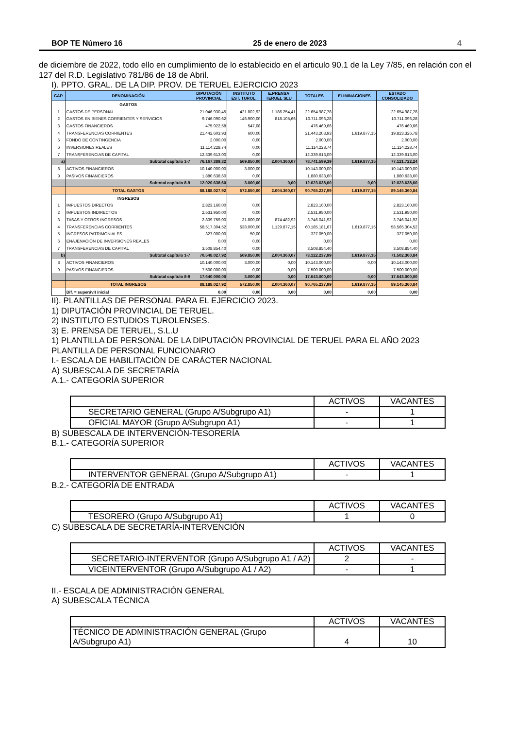BOP TE Número 16 25 de enero de 2023 4
de diciembre de 2022, todo ello en cumplimiento de lo establecido en el articulo 90.1 de la Ley 7/85, en relación con el 127 del R.D. Legislativo 781/86 de 18 de Abril.
I). PPTO. GRAL. DE LA DIP. PROV. DE TERUEL EJERCICIO 2023
| CAP. | DENOMINACIÓN | DIPUTACIÓN PROVINCIAL | INSTITUTO EST. TUROL. | E.PRENSA TERUEL SLU | TOTALES | ELIMINACIONES | ESTADO CONSOLIDADO |
| --- | --- | --- | --- | --- | --- | --- | --- |
| | GASTOS | | | | | | |
| 1 | GASTOS DE PERSONAL | 21.046.930,45 | 421.802,92 | 1.186.254,41 | 22.654.987,78 | | 22.654.987,78 |
| 2 | GASTOS EN BIENES CORRIENTES Y SERVICIOS | 9.746.090,62 | 146.900,00 | 818.105,66 | 10.711.096,28 | | 10.711.096,28 |
| 3 | GASTOS FINANCIEROS | 475.922,58 | 547,08 | | 476.469,66 | | 476.469,66 |
| 4 | TRANSFERENCIAS CORRIENTES | 21.442.603,93 | 600,00 | | 21.443.203,93 | 1.619.877,15 | 19.823.326,78 |
| 5 | FONDO DE CONTINGENCIA | 2.000,00 | 0,00 | | 2.000,00 | | 2.000,00 |
| 6 | INVERSIONES REALES | 11.114.228,74 | 0,00 | | 11.114.228,74 | | 11.114.228,74 |
| 7 | TRANSFERENCIAS DE CAPITAL | 12.339.613,00 | 0,00 | | 12.339.613,00 | | 12.339.613,00 |
| a) | Subtotal capítulo 1-7 | 76.167.389,32 | 569.850,00 | 2.004.360,07 | 78.741.599,39 | 1.619.877,15 | 77.121.722,24 |
| 8 | ACTIVOS FINANCIEROS | 10.140.000,00 | 3.000,00 | | 10.143.000,00 | | 10.143.000,00 |
| 9 | PASIVOS FINANCIEROS | 1.880.638,60 | 0,00 | | 1.880.638,60 | | 1.880.638,60 |
| | Subtotal capítulo 8-9 | 12.020.638,60 | 3.000,00 | 0,00 | 12.023.638,60 | 0,00 | 12.023.638,60 |
| | TOTAL GASTOS | 88.188.027,92 | 572.850,00 | 2.004.360,07 | 90.765.237,99 | 1.619.877,15 | 89.145.360,84 |
| | INGRESOS | | | | | | |
| 1 | IMPUESTOS DIRECTOS | 2.823.160,00 | 0,00 | | 2.823.160,00 | | 2.823.160,00 |
| 2 | IMPUESTOS INDIRECTOS | 2.531.950,00 | 0,00 | | 2.531.950,00 | | 2.531.950,00 |
| 3 | TASAS Y OTROS INGRESOS | 2.839.759,00 | 31.800,00 | 874.482,92 | 3.746.041,92 | | 3.746.041,92 |
| 4 | TRANSFERENCIAS CORRIENTES | 58.517.304,52 | 538.000,00 | 1.129.877,15 | 60.185.181,67 | 1.619.877,15 | 58.565.304,52 |
| 5 | INGRESOS PATRIMONIALES | 327.000,00 | 50,00 | | 327.050,00 | | 327.050,00 |
| 6 | ENAJENACIÓN DE INVERSIONES REALES | 0,00 | 0,00 | | 0,00 | | 0,00 |
| 7 | TRANSFERENCIAS DE CAPITAL | 3.508.854,40 | 0,00 | | 3.508.854,40 | | 3.508.854,40 |
| b) | Subtotal capítulo 1-7 | 70.548.027,92 | 569.850,00 | 2.004.360,07 | 73.122.237,99 | 1.619.877,15 | 71.502.360,84 |
| 8 | ACTIVOS FINANCIEROS | 10.140.000,00 | 3.000,00 | 0,00 | 10.143.000,00 | 0,00 | 10.143.000,00 |
| 9 | PASIVOS FINANCIEROS | 7.500.000,00 | 0,00 | 0,00 | 7.500.000,00 | | 7.500.000,00 |
| | Subtotal capítulo 8-9 | 17.640.000,00 | 3.000,00 | 0,00 | 17.643.000,00 | 0,00 | 17.643.000,00 |
| | TOTAL INGRESOS | 88.188.027,92 | 572.850,00 | 2.004.360,07 | 90.765.237,99 | 1.619.877,15 | 89.145.360,84 |
| | Dif. = superávit inicial | 0,00 | 0,00 | 0,00 | 0,00 | 0,00 | 0,00 |
II). PLANTILLAS DE PERSONAL PARA EL EJERCICIO 2023.
1) DIPUTACIÓN PROVINCIAL DE TERUEL.
2) INSTITUTO ESTUDIOS TUROLENSES.
3) E. PRENSA DE TERUEL, S.L.U
1) PLANTILLA DE PERSONAL DE LA DIPUTACIÓN PROVINCIAL DE TERUEL PARA EL AÑO 2023
PLANTILLA DE PERSONAL FUNCIONARIO
I.- ESCALA DE HABILITACIÓN DE CARÁCTER NACIONAL
A) SUBESCALA DE SECRETARÍA
A.1.- CATEGORÍA SUPERIOR
| | ACTIVOS | VACANTES |
| SECRETARIO GENERAL (Grupo A/Subgrupo A1) | - | 1 |
| OFICIAL MAYOR (Grupo A/Subgrupo A1) | - | 1 |
B) SUBESCALA DE INTERVENCIÓN-TESORERÍA
B.1.- CATEGORÍA SUPERIOR
| | ACTIVOS | VACANTES |
| INTERVENTOR GENERAL (Grupo A/Subgrupo A1) | - | 1 |
B.2.- CATEGORÍA DE ENTRADA
| | ACTIVOS | VACANTES |
| TESORERO (Grupo A/Subgrupo A1) | 1 | 0 |
C) SUBESCALA DE SECRETARÍA-INTERVENCIÓN
| | ACTIVOS | VACANTES |
| SECRETARIO-INTERVENTOR (Grupo A/Subgrupo A1 / A2) | 2 | - |
| VICEINTERVENTOR (Grupo A/Subgrupo A1 / A2) | - | 1 |
II.- ESCALA DE ADMINISTRACIÓN GENERAL
A) SUBESCALA TÉCNICA
| | ACTIVOS | VACANTES |
| TÉCNICO DE ADMINISTRACIÓN GENERAL (Grupo A/Subgrupo A1) | 4 | 10 |